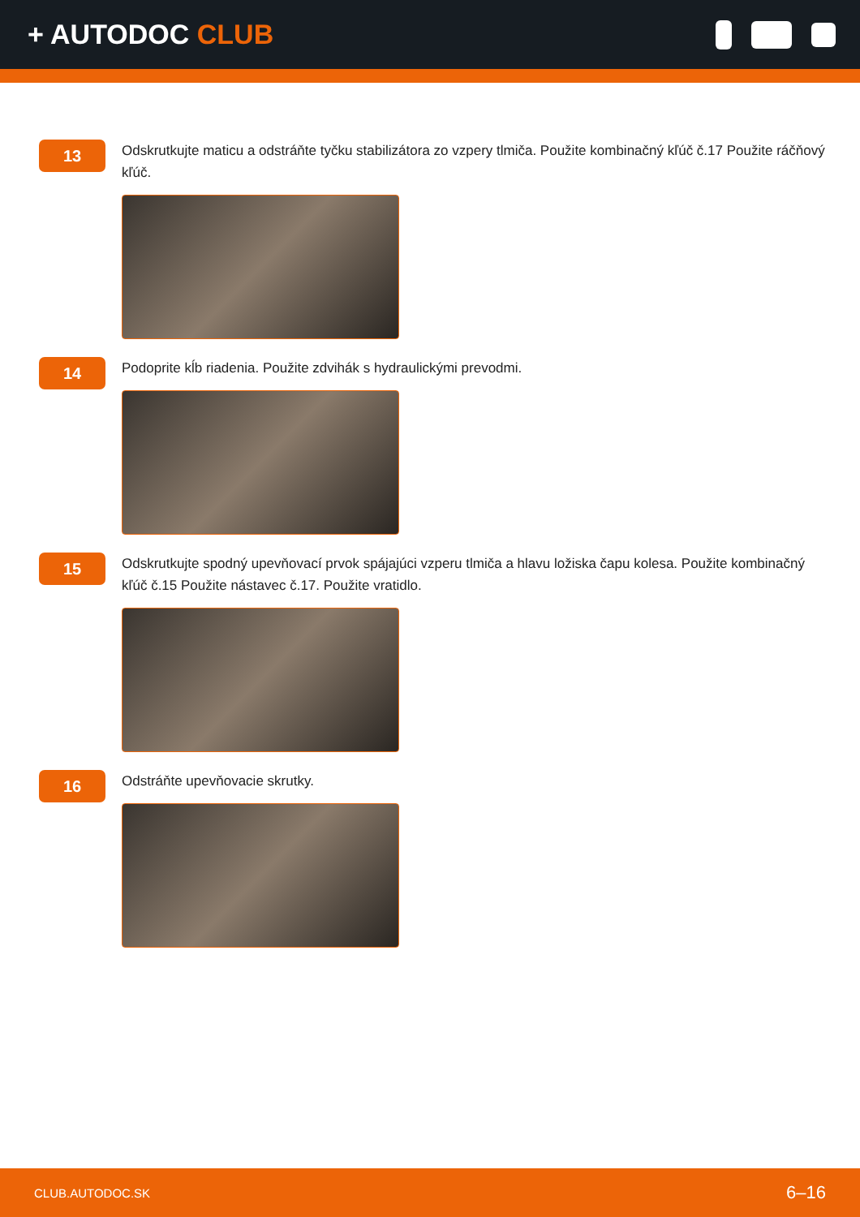+ AUTODOC CLUB
13
Odskrutkujte maticu a odstráňte tyčku stabilizátora zo vzpery tlmiča. Použite kombinačný kľúč č.17 Použite ráčňový kľúč.
14
Podoprite kĺb riadenia. Použite zdvihák s hydraulickými prevodmi.
15
Odskrutkujte spodný upevňovací prvok spájajúci vzperu tlmiča a hlavu ložiska čapu kolesa. Použite kombinačný kľúč č.15 Použite nástavec č.17. Použite vratidlo.
16
Odstráňte upevňovacie skrutky.
CLUB.AUTODOC.SK 6–16